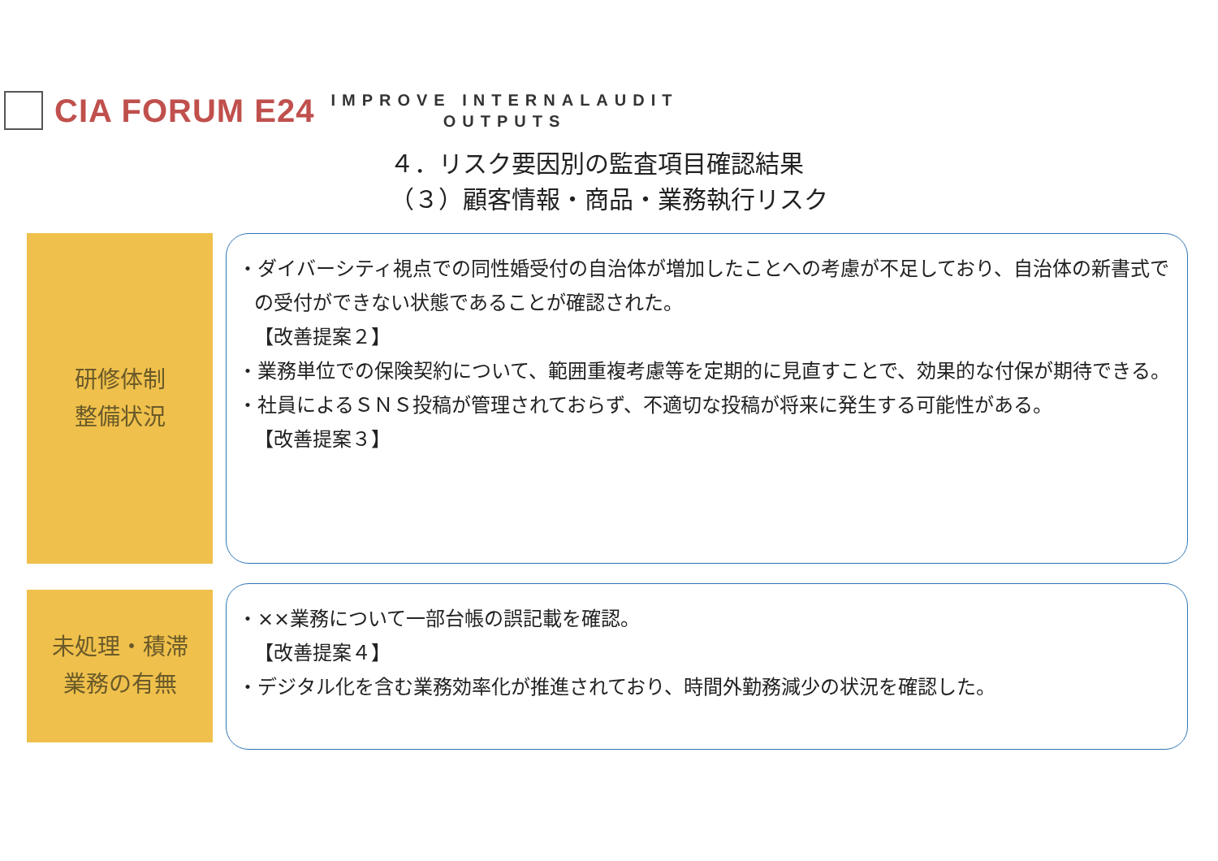CIA FORUM E24
IMPROVE INTERNALAUDIT
OUTPUTS
４．リスク要因別の監査項目確認結果
（３）顧客情報・商品・業務執行リスク
研修体制
整備状況
・ダイバーシティ視点での同性婚受付の自治体が増加したことへの考慮が不足しており、自治体の新書式での受付ができない状態であることが確認された。
【改善提案２】
・業務単位での保険契約について、範囲重複考慮等を定期的に見直すことで、効果的な付保が期待できる。
・社員によるＳＮＳ投稿が管理されておらず、不適切な投稿が将来に発生する可能性がある。
【改善提案３】
未処理・積滞
業務の有無
・××業務について一部台帳の誤記載を確認。
【改善提案４】
・デジタル化を含む業務効率化が推進されており、時間外勤務減少の状況を確認した。